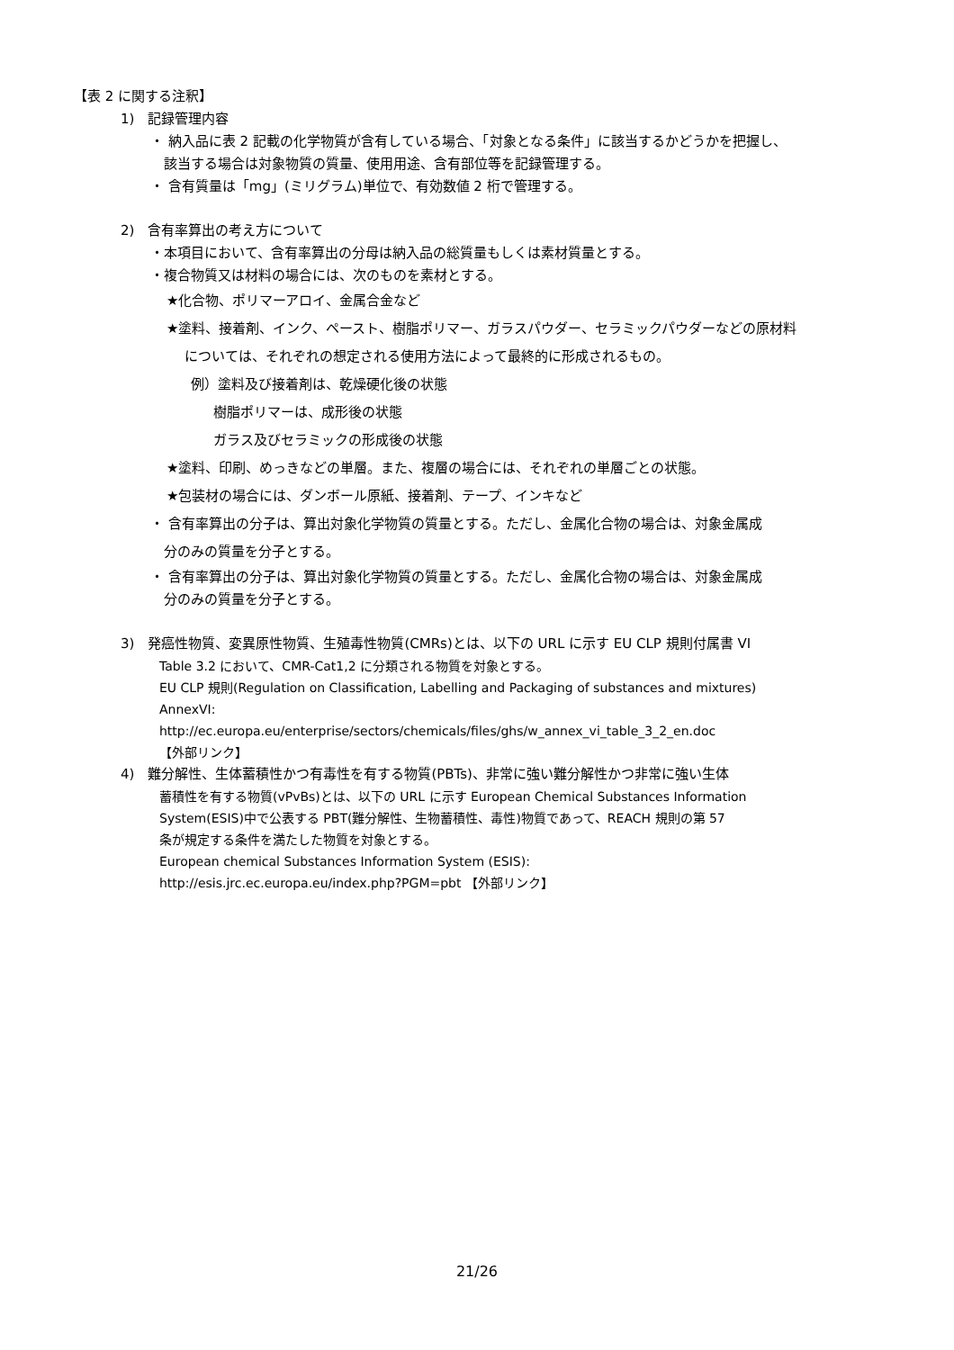【表 2 に関する注釈】
1)　記録管理内容
・ 納入品に表 2 記載の化学物質が含有している場合、「対象となる条件」に該当するかどうかを把握し、
該当する場合は対象物質の質量、使用用途、含有部位等を記録管理する。
・ 含有質量は「mg」(ミリグラム)単位で、有効数値 2 桁で管理する。
2)　含有率算出の考え方について
・本項目において、含有率算出の分母は納入品の総質量もしくは素材質量とする。
・複合物質又は材料の場合には、次のものを素材とする。
★化合物、ポリマーアロイ、金属合金など
★塗料、接着剤、インク、ペースト、樹脂ポリマー、ガラスパウダー、セラミックパウダーなどの原材料
については、それぞれの想定される使用方法によって最終的に形成されるもの。
例）塗料及び接着剤は、乾燥硬化後の状態
樹脂ポリマーは、成形後の状態
ガラス及びセラミックの形成後の状態
★塗料、印刷、めっきなどの単層。また、複層の場合には、それぞれの単層ごとの状態。
★包装材の場合には、ダンボール原紙、接着剤、テープ、インキなど
・ 含有率算出の分子は、算出対象化学物質の質量とする。ただし、金属化合物の場合は、対象金属成
分のみの質量を分子とする。
・ 含有率算出の分子は、算出対象化学物質の質量とする。ただし、金属化合物の場合は、対象金属成
分のみの質量を分子とする。
3)　発癌性物質、変異原性物質、生殖毒性物質(CMRs)とは、以下の URL に示す EU CLP 規則付属書 VI
Table 3.2 において、CMR-Cat1,2 に分類される物質を対象とする。
EU CLP 規則(Regulation on Classification, Labelling and Packaging of substances and mixtures)
AnnexVI:
http://ec.europa.eu/enterprise/sectors/chemicals/files/ghs/w_annex_vi_table_3_2_en.doc
【外部リンク】
4)　難分解性、生体蓄積性かつ有毒性を有する物質(PBTs)、非常に強い難分解性かつ非常に強い生体
蓄積性を有する物質(vPvBs)とは、以下の URL に示す European Chemical Substances Information
System(ESIS)中で公表する PBT(難分解性、生物蓄積性、毒性)物質であって、REACH 規則の第 57
条が規定する条件を満たした物質を対象とする。
European chemical Substances Information System (ESIS):
http://esis.jrc.ec.europa.eu/index.php?PGM=pbt 【外部リンク】
21/26